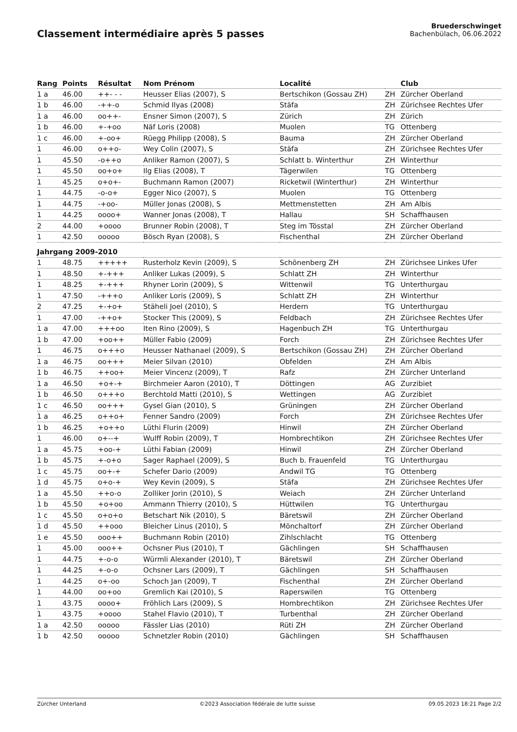Classement intermédiaire après 5 passes
Bruederschwinget
Bachenbülach, 06.06.2022
| Rang | Points | Résultat | Nom Prénom | Localité | | Club |
| --- | --- | --- | --- | --- | --- | --- |
| 1 a | 46.00 | ++- - - | Heusser Elias (2007), S | Bertschikon (Gossau ZH) | ZH | Zürcher Oberland |
| 1 b | 46.00 | -++-o | Schmid Ilyas (2008) | Stäfa | ZH | Zürichsee Rechtes Ufer |
| 1 a | 46.00 | oo++- | Ensner Simon (2007), S | Zürich | ZH | Zürich |
| 1 b | 46.00 | +-+oo | Näf Loris (2008) | Muolen | TG | Ottenberg |
| 1 c | 46.00 | +-oo+ | Rüegg Philipp (2008), S | Bauma | ZH | Zürcher Oberland |
| 1 | 46.00 | o++o- | Wey Colin (2007), S | Stäfa | ZH | Zürichsee Rechtes Ufer |
| 1 | 45.50 | -o++o | Anliker Ramon (2007), S | Schlatt b. Winterthur | ZH | Winterthur |
| 1 | 45.50 | oo+o+ | Ilg Elias (2008), T | Tägerwilen | TG | Ottenberg |
| 1 | 45.25 | o+o+- | Buchmann Ramon (2007) | Ricketwil (Winterthur) | ZH | Winterthur |
| 1 | 44.75 | -o-o+ | Egger Nico (2007), S | Muolen | TG | Ottenberg |
| 1 | 44.75 | -+oo- | Müller Jonas (2008), S | Mettmenstetten | ZH | Am Albis |
| 1 | 44.25 | oooo+ | Wanner Jonas (2008), T | Hallau | SH | Schaffhausen |
| 2 | 44.00 | +oooo | Brunner Robin (2008), T | Steg im Tösstal | ZH | Zürcher Oberland |
| 1 | 42.50 | ooooo | Bösch Ryan (2008), S | Fischenthal | ZH | Zürcher Oberland |
| Jahrgang 2009-2010 | | | | | | |
| 1 | 48.75 | +++++ | Rusterholz Kevin (2009), S | Schönenberg ZH | ZH | Zürichsee Linkes Ufer |
| 1 | 48.50 | +-+++ | Anliker Lukas (2009), S | Schlatt ZH | ZH | Winterthur |
| 1 | 48.25 | +-+++ | Rhyner Lorin (2009), S | Wittenwil | TG | Unterthurgau |
| 1 | 47.50 | -+++o | Anliker Loris (2009), S | Schlatt ZH | ZH | Winterthur |
| 2 | 47.25 | +-+o+ | Stäheli Joel (2010), S | Herdern | TG | Unterthurgau |
| 1 | 47.00 | -++o+ | Stocker This (2009), S | Feldbach | ZH | Zürichsee Rechtes Ufer |
| 1 a | 47.00 | +++oo | Iten Rino (2009), S | Hagenbuch ZH | TG | Unterthurgau |
| 1 b | 47.00 | +oo++ | Müller Fabio (2009) | Forch | ZH | Zürichsee Rechtes Ufer |
| 1 | 46.75 | o+++o | Heusser Nathanael (2009), S | Bertschikon (Gossau ZH) | ZH | Zürcher Oberland |
| 1 a | 46.75 | oo+++ | Meier Silvan (2010) | Obfelden | ZH | Am Albis |
| 1 b | 46.75 | ++oo+ | Meier Vincenz (2009), T | Rafz | ZH | Zürcher Unterland |
| 1 a | 46.50 | +o+-+ | Birchmeier Aaron (2010), T | Döttingen | AG | Zurzibiet |
| 1 b | 46.50 | o+++o | Berchtold Matti (2010), S | Wettingen | AG | Zurzibiet |
| 1 c | 46.50 | oo+++ | Gysel Gian (2010), S | Grüningen | ZH | Zürcher Oberland |
| 1 a | 46.25 | o++o+ | Fenner Sandro (2009) | Forch | ZH | Zürichsee Rechtes Ufer |
| 1 b | 46.25 | +o++o | Lüthi Flurin (2009) | Hinwil | ZH | Zürcher Oberland |
| 1 | 46.00 | o+--+ | Wulff Robin (2009), T | Hombrechtikon | ZH | Zürichsee Rechtes Ufer |
| 1 a | 45.75 | +oo-+ | Lüthi Fabian (2009) | Hinwil | ZH | Zürcher Oberland |
| 1 b | 45.75 | +-o+o | Sager Raphael (2009), S | Buch b. Frauenfeld | TG | Unterthurgau |
| 1 c | 45.75 | oo+-+ | Schefer Dario (2009) | Andwil TG | TG | Ottenberg |
| 1 d | 45.75 | o+o-+ | Wey Kevin (2009), S | Stäfa | ZH | Zürichsee Rechtes Ufer |
| 1 a | 45.50 | ++o-o | Zolliker Jorin (2010), S | Weiach | ZH | Zürcher Unterland |
| 1 b | 45.50 | +o+oo | Ammann Thierry (2010), S | Hüttwilen | TG | Unterthurgau |
| 1 c | 45.50 | o+o+o | Betschart Nik (2010), S | Bäretswil | ZH | Zürcher Oberland |
| 1 d | 45.50 | ++ooo | Bleicher Linus (2010), S | Mönchaltorf | ZH | Zürcher Oberland |
| 1 e | 45.50 | ooo++ | Buchmann Robin (2010) | Zihlschlacht | TG | Ottenberg |
| 1 | 45.00 | ooo++ | Ochsner Pius (2010), T | Gächlingen | SH | Schaffhausen |
| 1 | 44.75 | +-o-o | Würmli Alexander (2010), T | Bäretswil | ZH | Zürcher Oberland |
| 1 | 44.25 | +-o-o | Ochsner Lars (2009), T | Gächlingen | SH | Schaffhausen |
| 1 | 44.25 | o+-oo | Schoch Jan (2009), T | Fischenthal | ZH | Zürcher Oberland |
| 1 | 44.00 | oo+oo | Gremlich Kai (2010), S | Raperswilen | TG | Ottenberg |
| 1 | 43.75 | oooo+ | Fröhlich Lars (2009), S | Hombrechtikon | ZH | Zürichsee Rechtes Ufer |
| 1 | 43.75 | +oooo | Stahel Flavio (2010), T | Turbenthal | ZH | Zürcher Oberland |
| 1 a | 42.50 | ooooo | Fässler Lias (2010) | Rüti ZH | ZH | Zürcher Oberland |
| 1 b | 42.50 | ooooo | Schnetzler Robin (2010) | Gächlingen | SH | Schaffhausen |
Zürcher Unterland ©2023 Association fédérale de lutte suisse 09.05.2023 18:21 Page 2/2